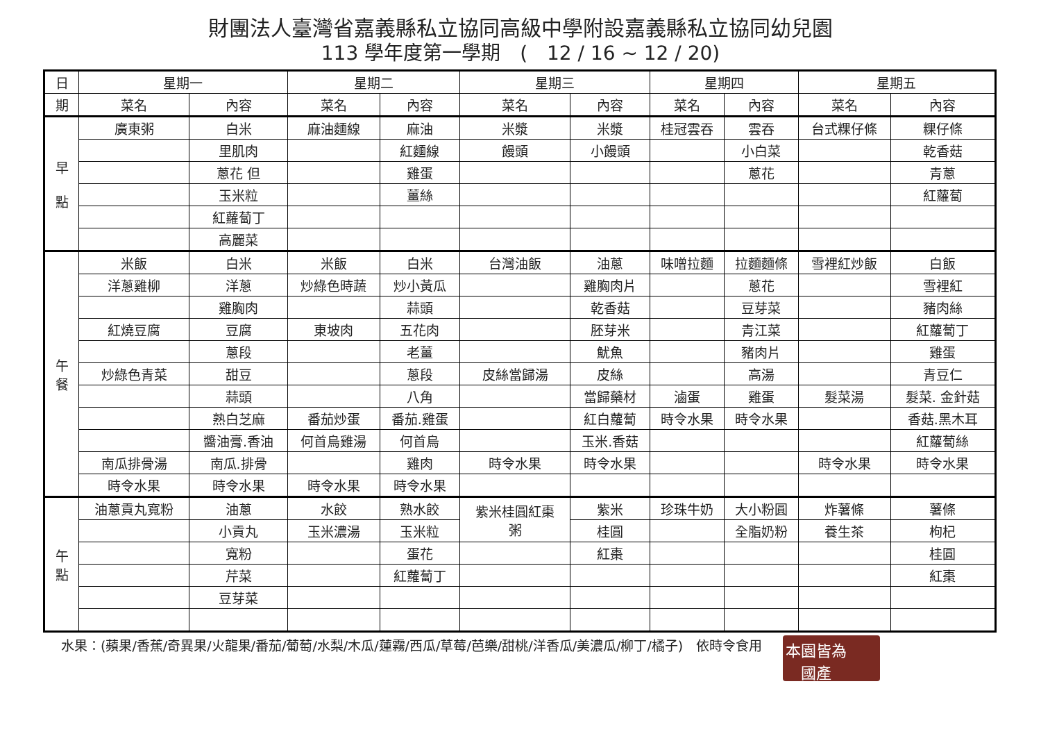財團法人臺灣省嘉義縣私立協同高級中學附設嘉義縣私立協同幼兒園
113 學年度第一學期　(　12 / 16 ~ 12 / 20)
| 日 | 星期一 | | 星期二 | | 星期三 | | 星期四 | | 星期五 | |
| --- | --- | --- | --- | --- | --- | --- | --- | --- | --- | --- |
| 期 | 菜名 | 內容 | 菜名 | 內容 | 菜名 | 內容 | 菜名 | 內容 | 菜名 | 內容 |
| 早 點 | 廣東粥 | 白米 | 麻油麵線 | 麻油 | 米漿 | 米漿 | 桂冠雲吞 | 雲吞 | 台式粿仔條 | 粿仔條 |
| | | 里肌肉 | | 紅麵線 | 饅頭 | 小饅頭 | | 小白菜 | | 乾香菇 |
| | | 蔥花 但 | | 雞蛋 | | | | 蔥花 | | 青蔥 |
| | | 玉米粒 | | 薑絲 | | | | | | 紅蘿蔔 |
| | | 紅蘿蔔丁 | | | | | | | | |
| | | 高麗菜 | | | | | | | | |
| 午 餐 | 米飯 | 白米 | 米飯 | 白米 | 台灣油飯 | 油蔥 | 味噌拉麵 | 拉麵麵條 | 雪裡紅炒飯 | 白飯 |
| | 洋蔥雞柳 | 洋蔥 | 炒綠色時蔬 | 炒小黃瓜 | | 雞胸肉片 | | 蔥花 | | 雪裡紅 |
| | | 雞胸肉 | | 蒜頭 | | 乾香菇 | | 豆芽菜 | | 豬肉絲 |
| | 紅燒豆腐 | 豆腐 | 東坡肉 | 五花肉 | | 胚芽米 | | 青江菜 | | 紅蘿蔔丁 |
| | | 蔥段 | | 老薑 | | 魷魚 | | 豬肉片 | | 雞蛋 |
| | 炒綠色青菜 | 甜豆 | | 蔥段 | 皮絲當歸湯 | 皮絲 | | 高湯 | | 青豆仁 |
| | | 蒜頭 | | 八角 | | 當歸藥材 | 滷蛋 | 雞蛋 | 髮菜湯 | 髮菜. 金針菇 |
| | | 熟白芝麻 | 番茄炒蛋 | 番茄.雞蛋 | | 紅白蘿蔔 | 時令水果 | 時令水果 | | 香菇.黑木耳 |
| | | 醬油膏.香油 | 何首烏雞湯 | 何首烏 | | 玉米.香菇 | | | | 紅蘿蔔絲 |
| | 南瓜排骨湯 | 南瓜.排骨 | | 雞肉 | 時令水果 | 時令水果 | | | 時令水果 | 時令水果 |
| | 時令水果 | 時令水果 | 時令水果 | 時令水果 | | | | | | |
| 午 點 | 油蔥貢丸寬粉 | 油蔥 | 水餃 | 熟水餃 | 紫米桂圓紅棗 粥 | 紫米 | 珍珠牛奶 | 大小粉圓 | 炸薯條 | 薯條 |
| | | 小貢丸 | 玉米濃湯 | 玉米粒 | | 桂圓 | | 全脂奶粉 | 養生茶 | 枸杞 |
| | | 寬粉 | | 蛋花 | | 紅棗 | | | | 桂圓 |
| | | 芹菜 | | 紅蘿蔔丁 | | | | | | 紅棗 |
| | | 豆芽菜 | | | | | | | | |
水果：(蘋果/香蕉/奇異果/火龍果/番茄/葡萄/水梨/木瓜/蓮霧/西瓜/草莓/芭樂/甜桃/洋香瓜/美濃瓜/柳丁/橘子)　依時令食用
本園皆為
　國產